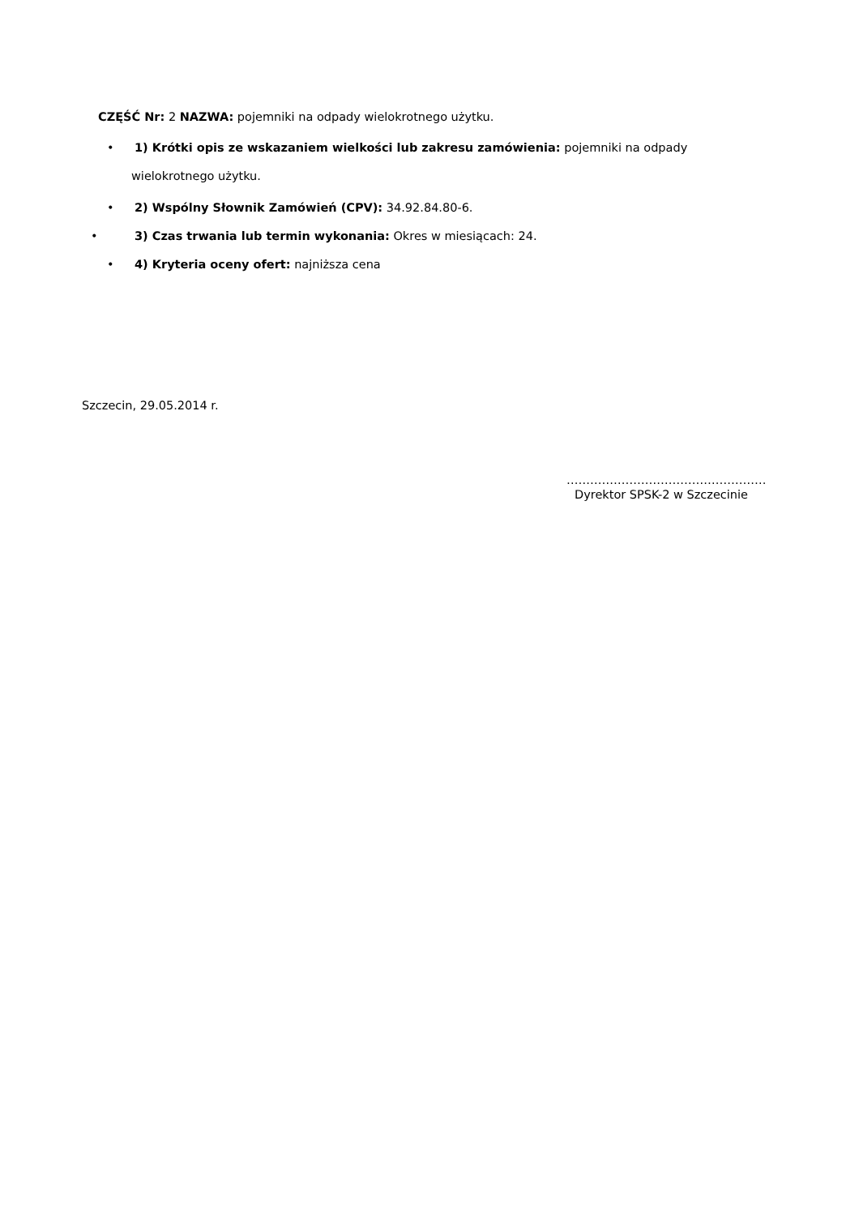CZĘŚĆ Nr: 2 NAZWA: pojemniki na odpady wielokrotnego użytku.
• 1) Krótki opis ze wskazaniem wielkości lub zakresu zamówienia: pojemniki na odpady
wielokrotnego użytku.
• 2) Wspólny Słownik Zamówień (CPV): 34.92.84.80-6.
• 3) Czas trwania lub termin wykonania: Okres w miesiącach: 24.
• 4) Kryteria oceny ofert: najniższa cena
Szczecin, 29.05.2014 r.
……………………………………………
Dyrektor SPSK-2 w Szczecinie